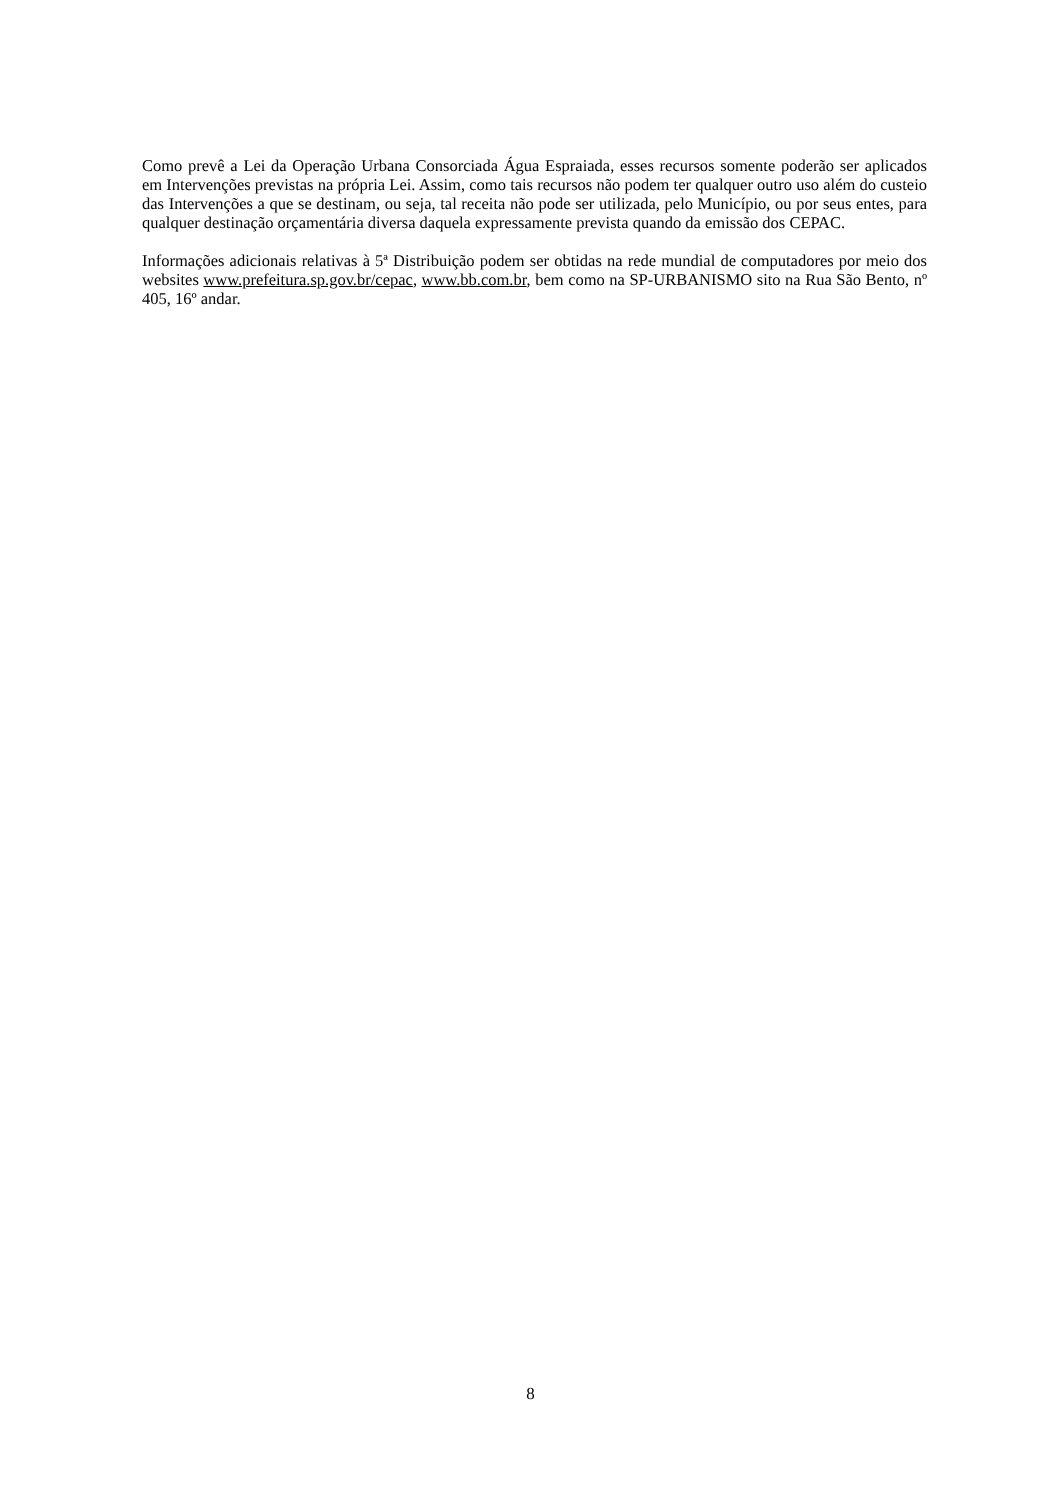Como prevê a Lei da Operação Urbana Consorciada Água Espraiada, esses recursos somente poderão ser aplicados em Intervenções previstas na própria Lei. Assim, como tais recursos não podem ter qualquer outro uso além do custeio das Intervenções a que se destinam, ou seja, tal receita não pode ser utilizada, pelo Município, ou por seus entes, para qualquer destinação orçamentária diversa daquela expressamente prevista quando da emissão dos CEPAC.
Informações adicionais relativas à 5ª Distribuição podem ser obtidas na rede mundial de computadores por meio dos websites www.prefeitura.sp.gov.br/cepac, www.bb.com.br, bem como na SP-URBANISMO sito na Rua São Bento, nº 405, 16º andar.
8